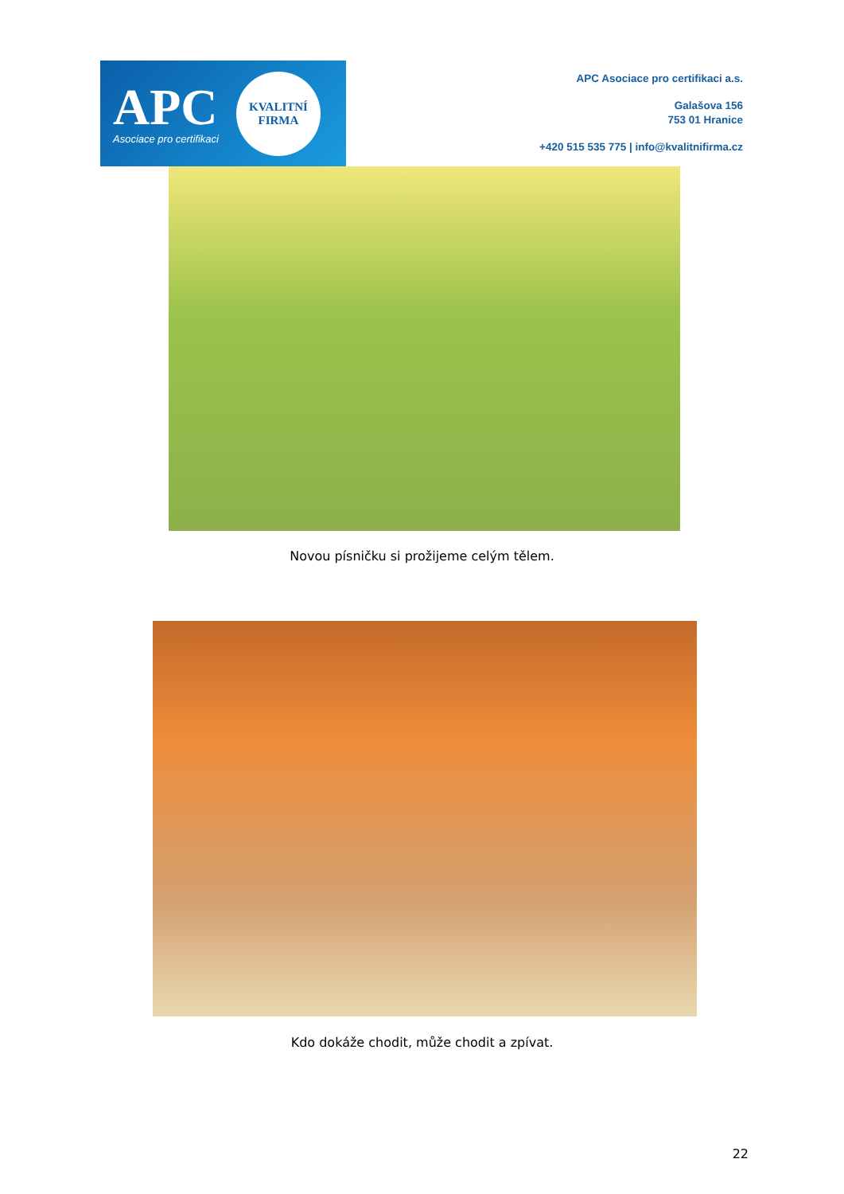APC
Asociace pro certifikaci
KVALITNÍ
FIRMA
APC Asociace pro certifikaci a.s.
Galašova 156
753 01 Hranice
+420 515 535 775 | info@kvalitnifirma.cz
Novou písničku si prožijeme celým tělem.
Kdo dokáže chodit, může chodit a zpívat.
22